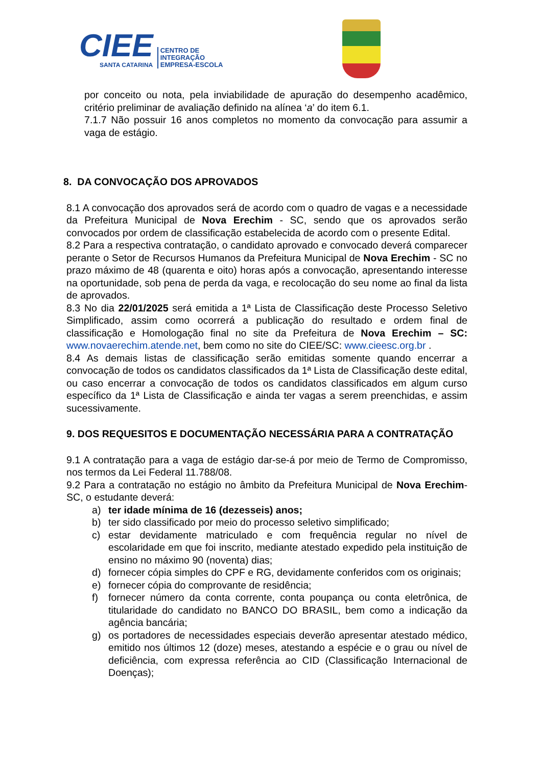CIEE
SANTA CATARINA
CENTRO DE
INTEGRAÇÃO
EMPRESA-ESCOLA
por conceito ou nota, pela inviabilidade de apuração do desempenho acadêmico, critério preliminar de avaliação definido na alínea ‘a’ do item 6.1.
7.1.7 Não possuir 16 anos completos no momento da convocação para assumir a vaga de estágio.
8. DA CONVOCAÇÃO DOS APROVADOS
8.1 A convocação dos aprovados será de acordo com o quadro de vagas e a necessidade da Prefeitura Municipal de Nova Erechim - SC, sendo que os aprovados serão convocados por ordem de classificação estabelecida de acordo com o presente Edital.
8.2 Para a respectiva contratação, o candidato aprovado e convocado deverá comparecer perante o Setor de Recursos Humanos da Prefeitura Municipal de Nova Erechim - SC no prazo máximo de 48 (quarenta e oito) horas após a convocação, apresentando interesse na oportunidade, sob pena de perda da vaga, e recolocação do seu nome ao final da lista de aprovados.
8.3 No dia 22/01/2025 será emitida a 1ª Lista de Classificação deste Processo Seletivo Simplificado, assim como ocorrerá a publicação do resultado e ordem final de classificação e Homologação final no site da Prefeitura de Nova Erechim – SC: www.novaerechim.atende.net, bem como no site do CIEE/SC: www.cieesc.org.br .
8.4 As demais listas de classificação serão emitidas somente quando encerrar a convocação de todos os candidatos classificados da 1ª Lista de Classificação deste edital, ou caso encerrar a convocação de todos os candidatos classificados em algum curso específico da 1ª Lista de Classificação e ainda ter vagas a serem preenchidas, e assim sucessivamente.
9. DOS REQUESITOS E DOCUMENTAÇÃO NECESSÁRIA PARA A CONTRATAÇÃO
9.1 A contratação para a vaga de estágio dar-se-á por meio de Termo de Compromisso, nos termos da Lei Federal 11.788/08.
9.2 Para a contratação no estágio no âmbito da Prefeitura Municipal de Nova Erechim-SC, o estudante deverá:
a) ter idade mínima de 16 (dezesseis) anos;
b) ter sido classificado por meio do processo seletivo simplificado;
c) estar devidamente matriculado e com frequência regular no nível de escolaridade em que foi inscrito, mediante atestado expedido pela instituição de ensino no máximo 90 (noventa) dias;
d) fornecer cópia simples do CPF e RG, devidamente conferidos com os originais;
e) fornecer cópia do comprovante de residência;
f) fornecer número da conta corrente, conta poupança ou conta eletrônica, de titularidade do candidato no BANCO DO BRASIL, bem como a indicação da agência bancária;
g) os portadores de necessidades especiais deverão apresentar atestado médico, emitido nos últimos 12 (doze) meses, atestando a espécie e o grau ou nível de deficiência, com expressa referência ao CID (Classificação Internacional de Doenças);